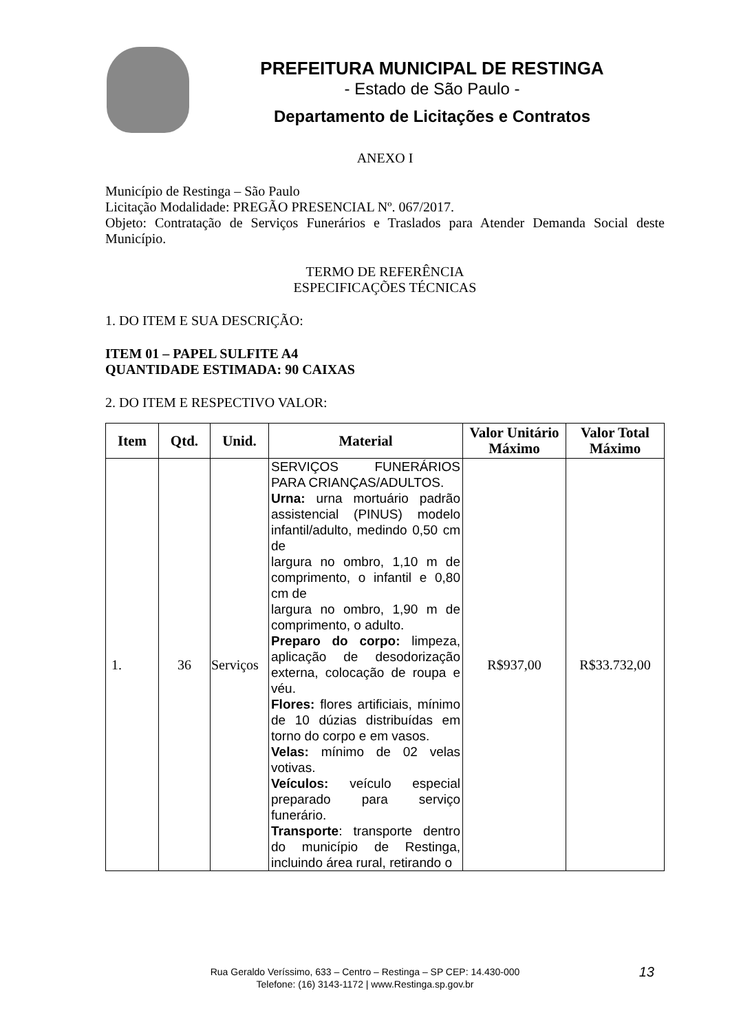PREFEITURA MUNICIPAL DE RESTINGA
- Estado de São Paulo -
Departamento de Licitações e Contratos
ANEXO I
Município de Restinga – São Paulo
Licitação Modalidade: PREGÃO PRESENCIAL Nº. 067/2017.
Objeto: Contratação de Serviços Funerários e Traslados para Atender Demanda Social deste Município.
TERMO DE REFERÊNCIA
ESPECIFICAÇÕES TÉCNICAS
1. DO ITEM E SUA DESCRIÇÃO:
ITEM 01 – PAPEL SULFITE A4
QUANTIDADE ESTIMADA: 90 CAIXAS
2. DO ITEM E RESPECTIVO VALOR:
| Item | Qtd. | Unid. | Material | Valor Unitário Máximo | Valor Total Máximo |
| --- | --- | --- | --- | --- | --- |
| 1. | 36 | Serviços | SERVIÇOS FUNERÁRIOS PARA CRIANÇAS/ADULTOS. Urna: urna mortuário padrão assistencial (PINUS) modelo infantil/adulto, medindo 0,50 cm de largura no ombro, 1,10 m de comprimento, o infantil e 0,80 cm de largura no ombro, 1,90 m de comprimento, o adulto. Preparo do corpo: limpeza, aplicação de desodorização externa, colocação de roupa e véu. Flores: flores artificiais, mínimo de 10 dúzias distribuídas em torno do corpo e em vasos. Velas: mínimo de 02 velas votivas. Veículos: veículo especial preparado para serviço funerário. Transporte : transporte dentro do município de Restinga, incluindo área rural, retirando o | R$937,00 | R$33.732,00 |
Rua Geraldo Veríssimo, 633 – Centro – Restinga – SP CEP: 14.430-000
Telefone: (16) 3143-1172 | www.Restinga.sp.gov.br
13